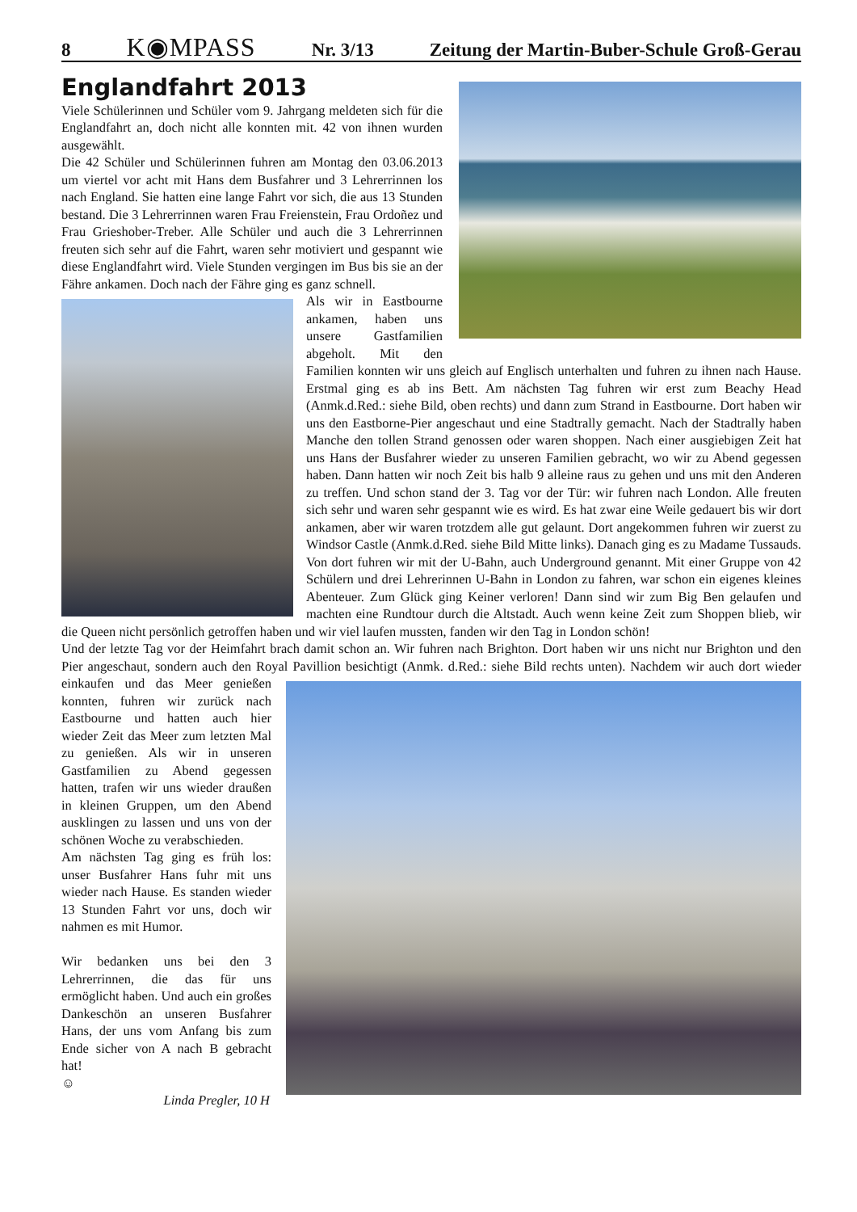8 K◉MPASS Nr. 3/13 Zeitung der Martin-Buber-Schule Groß-Gerau
Englandfahrt 2013
Viele Schülerinnen und Schüler vom 9. Jahrgang meldeten sich für die Englandfahrt an, doch nicht alle konnten mit. 42 von ihnen wurden ausgewählt.
Die 42 Schüler und Schülerinnen fuhren am Montag den 03.06.2013 um viertel vor acht mit Hans dem Busfahrer und 3 Lehrerrinnen los nach England. Sie hatten eine lange Fahrt vor sich, die aus 13 Stunden bestand. Die 3 Lehrerrinnen waren Frau Freienstein, Frau Ordoñez und Frau Grieshober-Treber. Alle Schüler und auch die 3 Lehrerrinnen freuten sich sehr auf die Fahrt, waren sehr motiviert und gespannt wie diese Englandfahrt wird. Viele Stunden vergingen im Bus bis sie an der Fähre ankamen. Doch nach der Fähre ging es ganz schnell.
Als wir in Eastbourne ankamen, haben uns unsere Gastfamilien abgeholt. Mit den Familien konnten wir uns gleich auf Englisch unterhalten und fuhren zu ihnen nach Hause. Erstmal ging es ab ins Bett. Am nächsten Tag fuhren wir erst zum Beachy Head (Anmk.d.Red.: siehe Bild, oben rechts) und dann zum Strand in Eastbourne. Dort haben wir uns den Eastborne-Pier angeschaut und eine Stadtrally gemacht. Nach der Stadtrally haben Manche den tollen Strand genossen oder waren shoppen. Nach einer ausgiebigen Zeit hat uns Hans der Busfahrer wieder zu unseren Familien gebracht, wo wir zu Abend gegessen haben. Dann hatten wir noch Zeit bis halb 9 alleine raus zu gehen und uns mit den Anderen zu treffen. Und schon stand der 3. Tag vor der Tür: wir fuhren nach London. Alle freuten sich sehr und waren sehr gespannt wie es wird. Es hat zwar eine Weile gedauert bis wir dort ankamen, aber wir waren trotzdem alle gut gelaunt. Dort angekommen fuhren wir zuerst zu Windsor Castle (Anmk.d.Red. siehe Bild Mitte links). Danach ging es zu Madame Tussauds. Von dort fuhren wir mit der U-Bahn, auch Underground genannt. Mit einer Gruppe von 42 Schülern und drei Lehrerinnen U-Bahn in London zu fahren, war schon ein eigenes kleines Abenteuer. Zum Glück ging Keiner verloren! Dann sind wir zum Big Ben gelaufen und machten eine Rundtour durch die Altstadt. Auch wenn keine Zeit zum Shoppen blieb, wir die Queen nicht persönlich getroffen haben und wir viel laufen mussten, fanden wir den Tag in London schön!
Und der letzte Tag vor der Heimfahrt brach damit schon an. Wir fuhren nach Brighton. Dort haben wir uns nicht nur Brighton und den Pier angeschaut, sondern auch den Royal Pavillion besichtigt (Anmk. d.Red.: siehe Bild rechts unten). Nachdem wir auch dort wieder einkaufen und das Meer genießen konnten, fuhren wir zurück nach Eastbourne und hatten auch hier wieder Zeit das Meer zum letzten Mal zu genießen. Als wir in unseren Gastfamilien zu Abend gegessen hatten, trafen wir uns wieder draußen in kleinen Gruppen, um den Abend ausklingen zu lassen und uns von der schönen Woche zu verabschieden.
Am nächsten Tag ging es früh los: unser Busfahrer Hans fuhr mit uns wieder nach Hause. Es standen wieder 13 Stunden Fahrt vor uns, doch wir nahmen es mit Humor.
Wir bedanken uns bei den 3 Lehrerrinnen, die das für uns ermöglicht haben. Und auch ein großes Dankeschön an unseren Busfahrer Hans, der uns vom Anfang bis zum Ende sicher von A nach B gebracht hat!
☺
Linda Pregler, 10 H